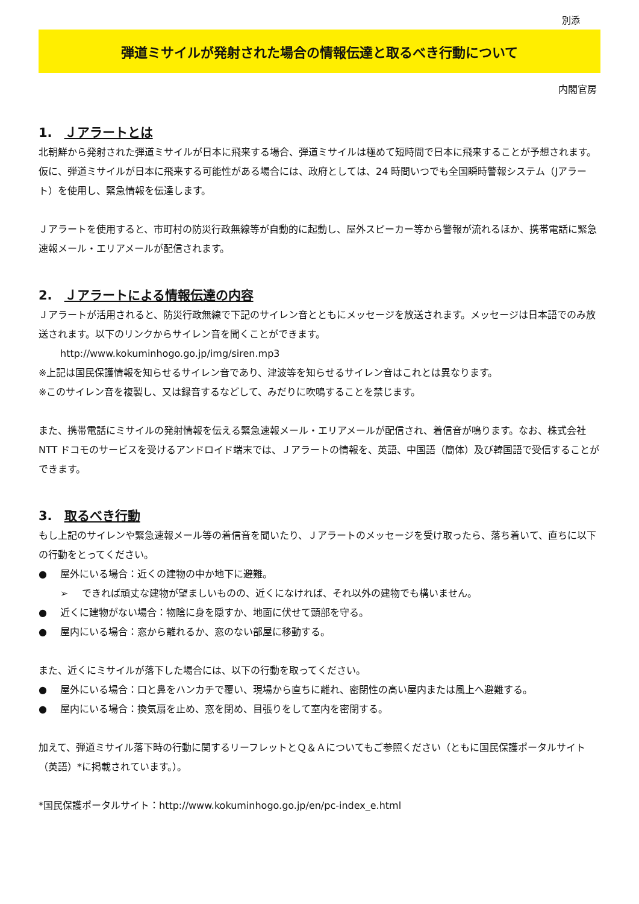別添
弾道ミサイルが発射された場合の情報伝達と取るべき行動について
内閣官房
1. Ｊアラートとは
北朝鮮から発射された弾道ミサイルが日本に飛来する場合、弾道ミサイルは極めて短時間で日本に飛来することが予想されます。仮に、弾道ミサイルが日本に飛来する可能性がある場合には、政府としては、24 時間いつでも全国瞬時警報システム（Jアラート）を使用し、緊急情報を伝達します。
Ｊアラートを使用すると、市町村の防災行政無線等が自動的に起動し、屋外スピーカー等から警報が流れるほか、携帯電話に緊急速報メール・エリアメールが配信されます。
2. Ｊアラートによる情報伝達の内容
Ｊアラートが活用されると、防災行政無線で下記のサイレン音とともにメッセージを放送されます。メッセージは日本語でのみ放送されます。以下のリンクからサイレン音を聞くことができます。
http://www.kokuminhogo.go.jp/img/siren.mp3
※上記は国民保護情報を知らせるサイレン音であり、津波等を知らせるサイレン音はこれとは異なります。
※このサイレン音を複製し、又は録音するなどして、みだりに吹鳴することを禁じます。
また、携帯電話にミサイルの発射情報を伝える緊急速報メール・エリアメールが配信され、着信音が鳴ります。なお、株式会社 NTT ドコモのサービスを受けるアンドロイド端末では、Ｊアラートの情報を、英語、中国語（簡体）及び韓国語で受信することができます。
3. 取るべき行動
もし上記のサイレンや緊急速報メール等の着信音を聞いたり、Ｊアラートのメッセージを受け取ったら、落ち着いて、直ちに以下の行動をとってください。
● 屋外にいる場合：近くの建物の中か地下に避難。
➢ できれば頑丈な建物が望ましいものの、近くになければ、それ以外の建物でも構いません。
● 近くに建物がない場合：物陰に身を隠すか、地面に伏せて頭部を守る。
● 屋内にいる場合：窓から離れるか、窓のない部屋に移動する。
また、近くにミサイルが落下した場合には、以下の行動を取ってください。
● 屋外にいる場合：口と鼻をハンカチで覆い、現場から直ちに離れ、密閉性の高い屋内または風上へ避難する。
● 屋内にいる場合：換気扇を止め、窓を閉め、目張りをして室内を密閉する。
加えて、弾道ミサイル落下時の行動に関するリーフレットとＱ＆Ａについてもご参照ください（ともに国民保護ポータルサイト（英語）*に掲載されています。）。
*国民保護ポータルサイト：http://www.kokuminhogo.go.jp/en/pc-index_e.html